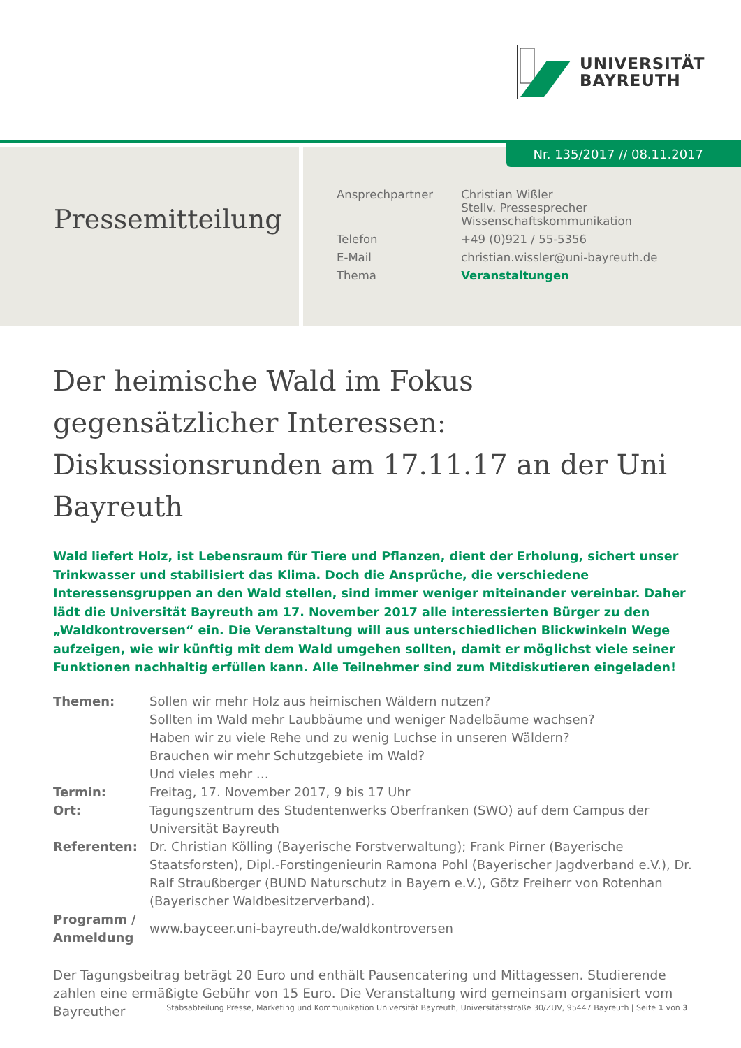UNIVERSITÄT
BAYREUTH
Pressemitteilung
Nr. 135/2017 // 08.11.2017
| Ansprechpartner | Christian Wißler Stellv. Pressesprecher Wissenschaftskommunikation |
| Telefon | +49 (0)921 / 55-5356 |
| E-Mail | christian.wissler@uni-bayreuth.de |
| Thema | Veranstaltungen |
Der heimische Wald im Fokus gegensätzlicher Interessen: Diskussionsrunden am 17.11.17 an der Uni Bayreuth
Wald liefert Holz, ist Lebensraum für Tiere und Pflanzen, dient der Erholung, sichert unser Trinkwasser und stabilisiert das Klima. Doch die Ansprüche, die verschiedene Interessensgruppen an den Wald stellen, sind immer weniger miteinander vereinbar. Daher lädt die Universität Bayreuth am 17. November 2017 alle interessierten Bürger zu den „Waldkontroversen“ ein. Die Veranstaltung will aus unterschiedlichen Blickwinkeln Wege aufzeigen, wie wir künftig mit dem Wald umgehen sollten, damit er möglichst viele seiner Funktionen nachhaltig erfüllen kann. Alle Teilnehmer sind zum Mitdiskutieren eingeladen!
| Themen: | Sollen wir mehr Holz aus heimischen Wäldern nutzen? Sollten im Wald mehr Laubbäume und weniger Nadelbäume wachsen? Haben wir zu viele Rehe und zu wenig Luchse in unseren Wäldern? Brauchen wir mehr Schutzgebiete im Wald? Und vieles mehr … |
| Termin: | Freitag, 17. November 2017, 9 bis 17 Uhr |
| Ort: | Tagungszentrum des Studentenwerks Oberfranken (SWO) auf dem Campus der Universität Bayreuth |
| Referenten: | Dr. Christian Kölling (Bayerische Forstverwaltung); Frank Pirner (Bayerische Staatsforsten), Dipl.-Forstingenieurin Ramona Pohl (Bayerischer Jagdverband e.V.), Dr. Ralf Straußberger (BUND Naturschutz in Bayern e.V.), Götz Freiherr von Rotenhan (Bayerischer Waldbesitzerverband). |
| Programm / Anmeldung | www.bayceer.uni-bayreuth.de/waldkontroversen |
Der Tagungsbeitrag beträgt 20 Euro und enthält Pausencatering und Mittagessen. Studierende zahlen eine ermäßigte Gebühr von 15 Euro. Die Veranstaltung wird gemeinsam organisiert vom Bayreuther
Stabsabteilung Presse, Marketing und Kommunikation Universität Bayreuth, Universitätsstraße 30/ZUV, 95447 Bayreuth | Seite 1 von 3